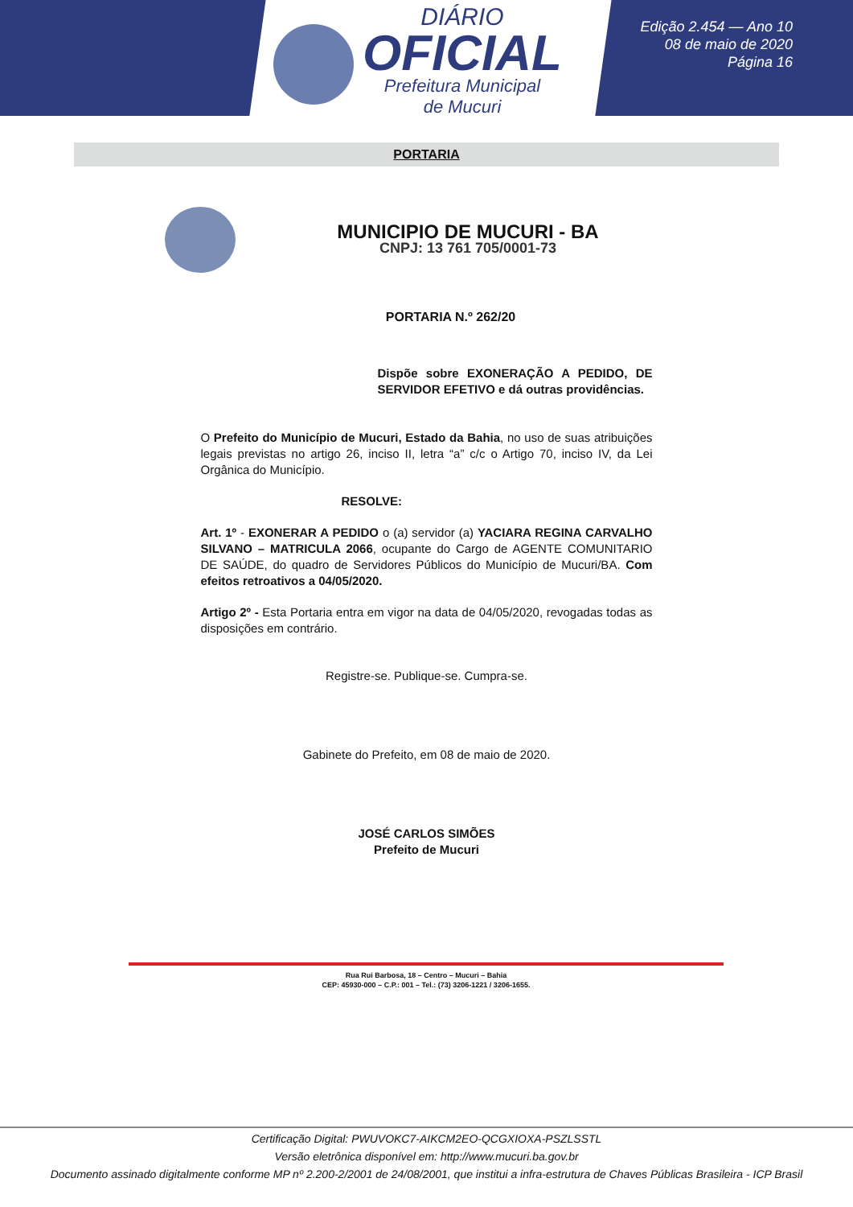DIÁRIO
OFICIAL
Prefeitura Municipal
de Mucuri
Edição 2.454 — Ano 10
08 de maio de 2020
Página 16
PORTARIA
MUNICIPIO DE MUCURI - BA
CNPJ: 13 761 705/0001-73
PORTARIA N.º 262/20
Dispõe sobre EXONERAÇÃO A PEDIDO, DE SERVIDOR EFETIVO e dá outras providências.
O Prefeito do Município de Mucuri, Estado da Bahia, no uso de suas atribuições legais previstas no artigo 26, inciso II, letra “a” c/c o Artigo 70, inciso IV, da Lei Orgânica do Município.
RESOLVE:
Art. 1º - EXONERAR A PEDIDO o (a) servidor (a) YACIARA REGINA CARVALHO SILVANO – MATRICULA 2066, ocupante do Cargo de AGENTE COMUNITARIO DE SAÚDE, do quadro de Servidores Públicos do Município de Mucuri/BA. Com efeitos retroativos a 04/05/2020.
Artigo 2º - Esta Portaria entra em vigor na data de 04/05/2020, revogadas todas as disposições em contrário.
Registre-se. Publique-se. Cumpra-se.
Gabinete do Prefeito, em 08 de maio de 2020.
JOSÉ CARLOS SIMÕES
Prefeito de Mucuri
Rua Rui Barbosa, 18 – Centro – Mucuri – Bahia
CEP: 45930-000 – C.P.: 001 – Tel.: (73) 3206-1221 / 3206-1655.
Certificação Digital: PWUVOKC7-AIKCM2EO-QCGXIOXA-PSZLSSTL
Versão eletrônica disponível em: http://www.mucuri.ba.gov.br
Documento assinado digitalmente conforme MP nº 2.200-2/2001 de 24/08/2001, que institui a infra-estrutura de Chaves Públicas Brasileira - ICP Brasil